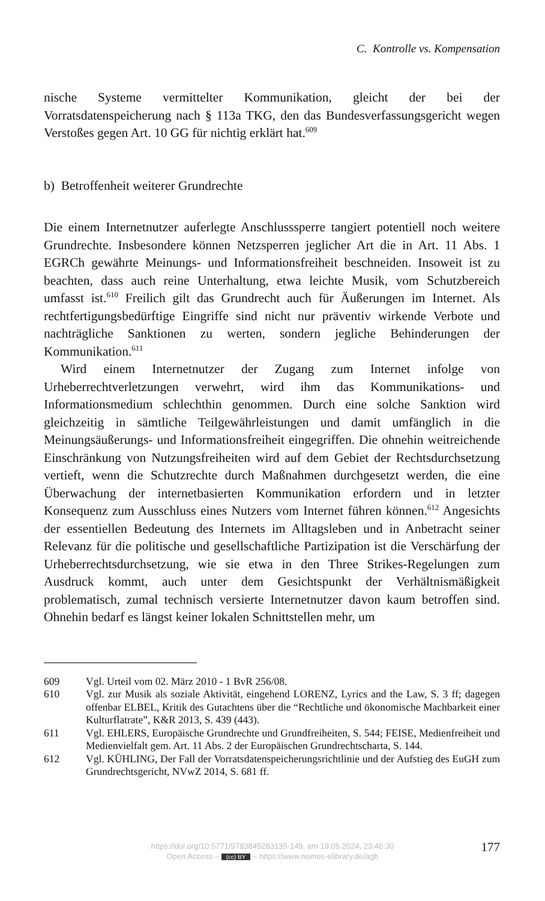C. Kontrolle vs. Kompensation
nische Systeme vermittelter Kommunikation, gleicht der bei der Vorratsdatenspeicherung nach § 113a TKG, den das Bundesverfassungsgericht wegen Verstoßes gegen Art. 10 GG für nichtig erklärt hat.<sup>609</sup>
b) Betroffenheit weiterer Grundrechte
Die einem Internetnutzer auferlegte Anschlusssperre tangiert potentiell noch weitere Grundrechte. Insbesondere können Netzsperren jeglicher Art die in Art. 11 Abs. 1 EGRCh gewährte Meinungs- und Informationsfreiheit beschneiden. Insoweit ist zu beachten, dass auch reine Unterhaltung, etwa leichte Musik, vom Schutzbereich umfasst ist.<sup>610</sup> Freilich gilt das Grundrecht auch für Äußerungen im Internet. Als rechtfertigungsbedürftige Eingriffe sind nicht nur präventiv wirkende Verbote und nachträgliche Sanktionen zu werten, sondern jegliche Behinderungen der Kommunikation.<sup>611</sup>
Wird einem Internetnutzer der Zugang zum Internet infolge von Urheberrechtverletzungen verwehrt, wird ihm das Kommunikations- und Informationsmedium schlechthin genommen. Durch eine solche Sanktion wird gleichzeitig in sämtliche Teilgewährleistungen und damit umfänglich in die Meinungsäußerungs- und Informationsfreiheit eingegriffen. Die ohnehin weitreichende Einschränkung von Nutzungsfreiheiten wird auf dem Gebiet der Rechtsdurchsetzung vertieft, wenn die Schutzrechte durch Maßnahmen durchgesetzt werden, die eine Überwachung der internetbasierten Kommunikation erfordern und in letzter Konsequenz zum Ausschluss eines Nutzers vom Internet führen können.<sup>612</sup> Angesichts der essentiellen Bedeutung des Internets im Alltagsleben und in Anbetracht seiner Relevanz für die politische und gesellschaftliche Partizipation ist die Verschärfung der Urheberrechtsdurchsetzung, wie sie etwa in den Three Strikes-Regelungen zum Ausdruck kommt, auch unter dem Gesichtspunkt der Verhältnismäßigkeit problematisch, zumal technisch versierte Internetnutzer davon kaum betroffen sind. Ohnehin bedarf es längst keiner lokalen Schnittstellen mehr, um
609 Vgl. Urteil vom 02. März 2010 - 1 BvR 256/08.
610 Vgl. zur Musik als soziale Aktivität, eingehend LORENZ, Lyrics and the Law, S. 3 ff; dagegen offenbar ELBEL, Kritik des Gutachtens über die “Rechtliche und ökonomische Machbarkeit einer Kulturflatrate”, K&R 2013, S. 439 (443).
611 Vgl. EHLERS, Europäische Grundrechte und Grundfreiheiten, S. 544; FEISE, Medienfreiheit und Medienvielfalt gem. Art. 11 Abs. 2 der Europäischen Grundrechtscharta, S. 144.
612 Vgl. KÜHLING, Der Fall der Vorratsdatenspeicherungsrichtlinie und der Aufstieg des EuGH zum Grundrechtsgericht, NVwZ 2014, S. 681 ff.
https://doi.org/10.5771/9783845283135-149, am 19.05.2024, 23:46:30
Open Access – (cc) BY – https://www.nomos-elibrary.de/agb
177